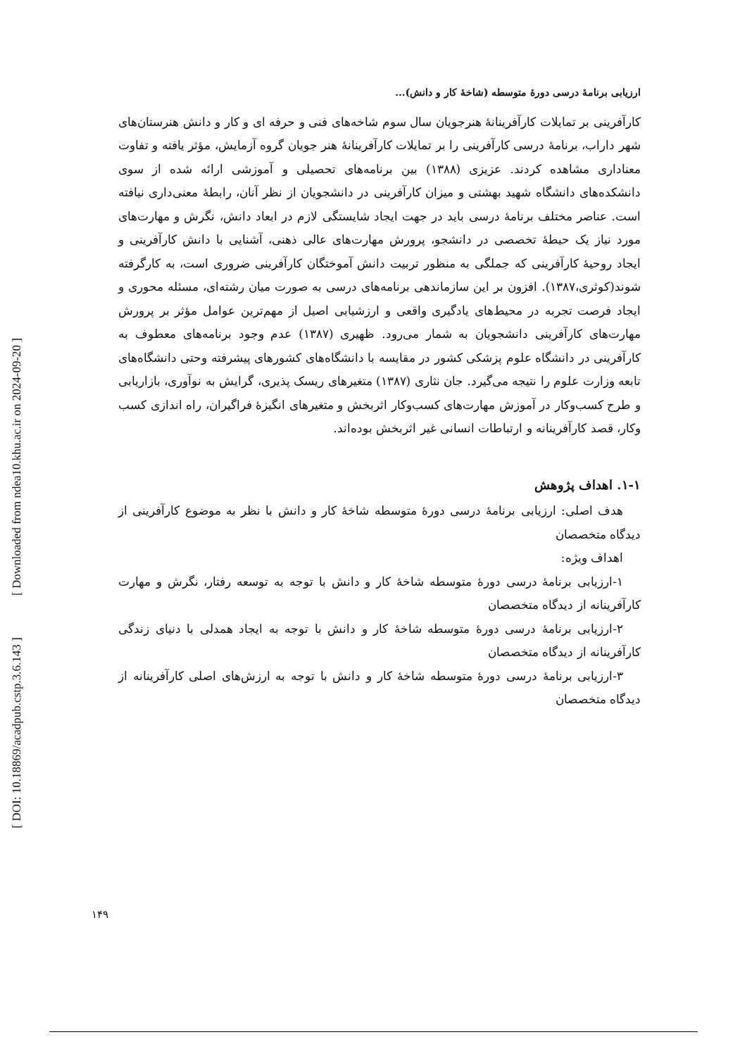[ DOI: 10.18869/acadpub.cstp.3.6.143 ] [ Downloaded from ndea10.khu.ac.ir on 2024-09-20 ]
ارزیابی برنامۀ درسی دورۀ متوسطه (شاخۀ کار و دانش)...
کارآفرینی بر تمایلات کارآفرینانۀ هنرجویان سال سوم شاخه‌های فنی و حرفه ای و کار و دانش هنرستان‌های شهر داراب، برنامۀ درسی کارآفرینی را بر تمایلات کارآفرینانۀ هنر جویان گروه آزمایش، مؤثر یافته و تفاوت معناداری مشاهده کردند. عزیزی (۱۳۸۸) بین برنامه‌های تحصیلی و آموزشی ارائه شده از سوی دانشکده‌های دانشگاه شهید بهشتی و میزان کارآفرینی در دانشجویان از نظر آنان، رابطۀ معنی‌داری نیافته است. عناصر مختلف برنامۀ درسی باید در جهت ایجاد شایستگی لازم در ابعاد دانش، نگرش و مهارت‌های مورد نیاز یک حیطۀ تخصصی در دانشجو، پرورش مهارت‌های عالی ذهنی، آشنایی با دانش کارآفرینی و ایجاد روحیۀ کارآفرینی که جملگی به منظور تربیت دانش آموختگان کارآفرینی ضروری است، به کارگرفته شوند(کوثری،۱۳۸۷). افزون بر این سازماندهی برنامه‌های درسی به صورت میان رشته‌ای، مسئله محوری و ایجاد فرصت تجربه در محیط‌های یادگیری واقعی و ارزشیابی اصیل از مهم‌ترین عوامل مؤثر بر پرورش مهارت‌های کارآفرینی دانشجویان به شمار می‌رود. ظهیری (۱۳۸۷) عدم وجود برنامه‌های معطوف به کارآفرینی در دانشگاه علوم پزشکی کشور در مقایسه با دانشگاه‌های کشورهای پیشرفته وحتی دانشگاه‌های تابعه وزارت علوم را نتیجه می‌گیرد. جان نثاری (۱۳۸۷) متغیرهای ریسک پذیری، گرایش به نوآوری، بازاریابی و طرح کسب‌وکار در آموزش مهارت‌های کسب‌وکار اثربخش و متغیرهای انگیزۀ فراگیران، راه اندازی کسب وکار، قصد کارآفرینانه و ارتباطات انسانی غیر اثربخش بوده‌اند.
۱-۱. اهداف پژوهش
هدف اصلی: ارزیابی برنامۀ درسی دورۀ متوسطه شاخۀ کار و دانش با نظر به موضوع کارآفرینی از دیدگاه متخصصان
اهداف ویژه:
۱-ارزیابی برنامۀ درسی دورۀ متوسطه شاخۀ کار و دانش با توجه به توسعه رفتار، نگرش و مهارت کارآفرینانه از دیدگاه متخصصان
۲-ارزیابی برنامۀ درسی دورۀ متوسطه شاخۀ کار و دانش با توجه به ایجاد همدلی با دنیای زندگی کارآفرینانه از دیدگاه متخصصان
۳-ارزیابی برنامۀ درسی دورۀ متوسطه شاخۀ کار و دانش با توجه به ارزش‌های اصلی کارآفرینانه از دیدگاه متخصصان
۱۴۹